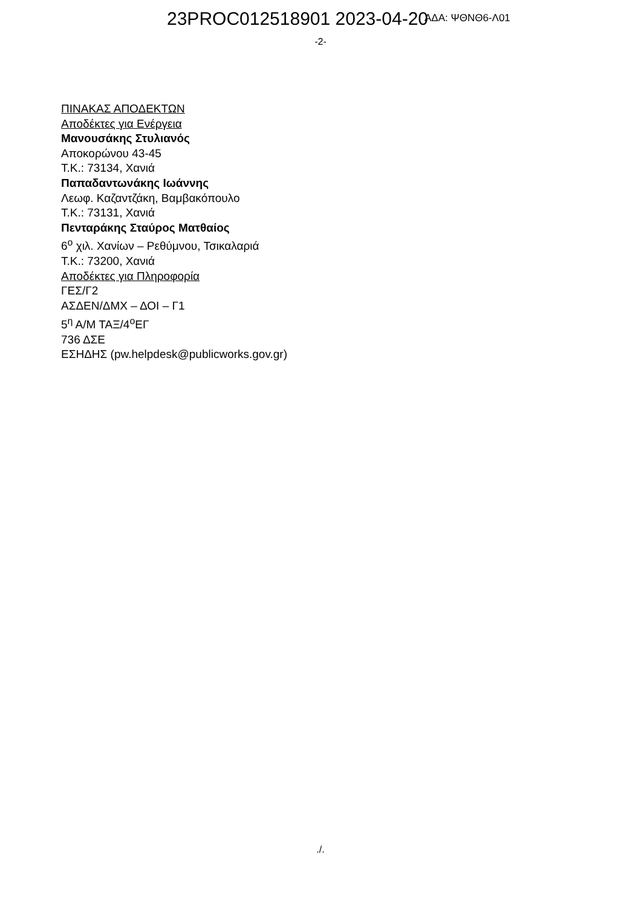23PROC012518901 2023-04-20 ΑΔΑ: ΨΘΝΘ6-Λ01
-2-
ΠΙΝΑΚΑΣ ΑΠΟΔΕΚΤΩΝ
Αποδέκτες για Ενέργεια
Μανουσάκης Στυλιανός
Αποκορώνου 43-45
Τ.Κ.: 73134, Χανιά
Παπαδαντωνάκης Ιωάννης
Λεωφ. Καζαντζάκη, Βαμβακόπουλο
Τ.Κ.: 73131, Χανιά
Πενταράκης Σταύρος Ματθαίος
6<sup>ο</sup> χιλ. Χανίων – Ρεθύμνου, Τσικαλαριά
Τ.Κ.: 73200, Χανιά
Αποδέκτες για Πληροφορία
ΓΕΣ/Γ2
ΑΣΔΕΝ/ΔΜΧ – ΔΟΙ – Γ1
5<sup>η</sup> Α/Μ ΤΑΞ/4<sup>ο</sup>ΕΓ
736 ΔΣΕ
ΕΣΗΔΗΣ (pw.helpdesk@publicworks.gov.gr)
./.